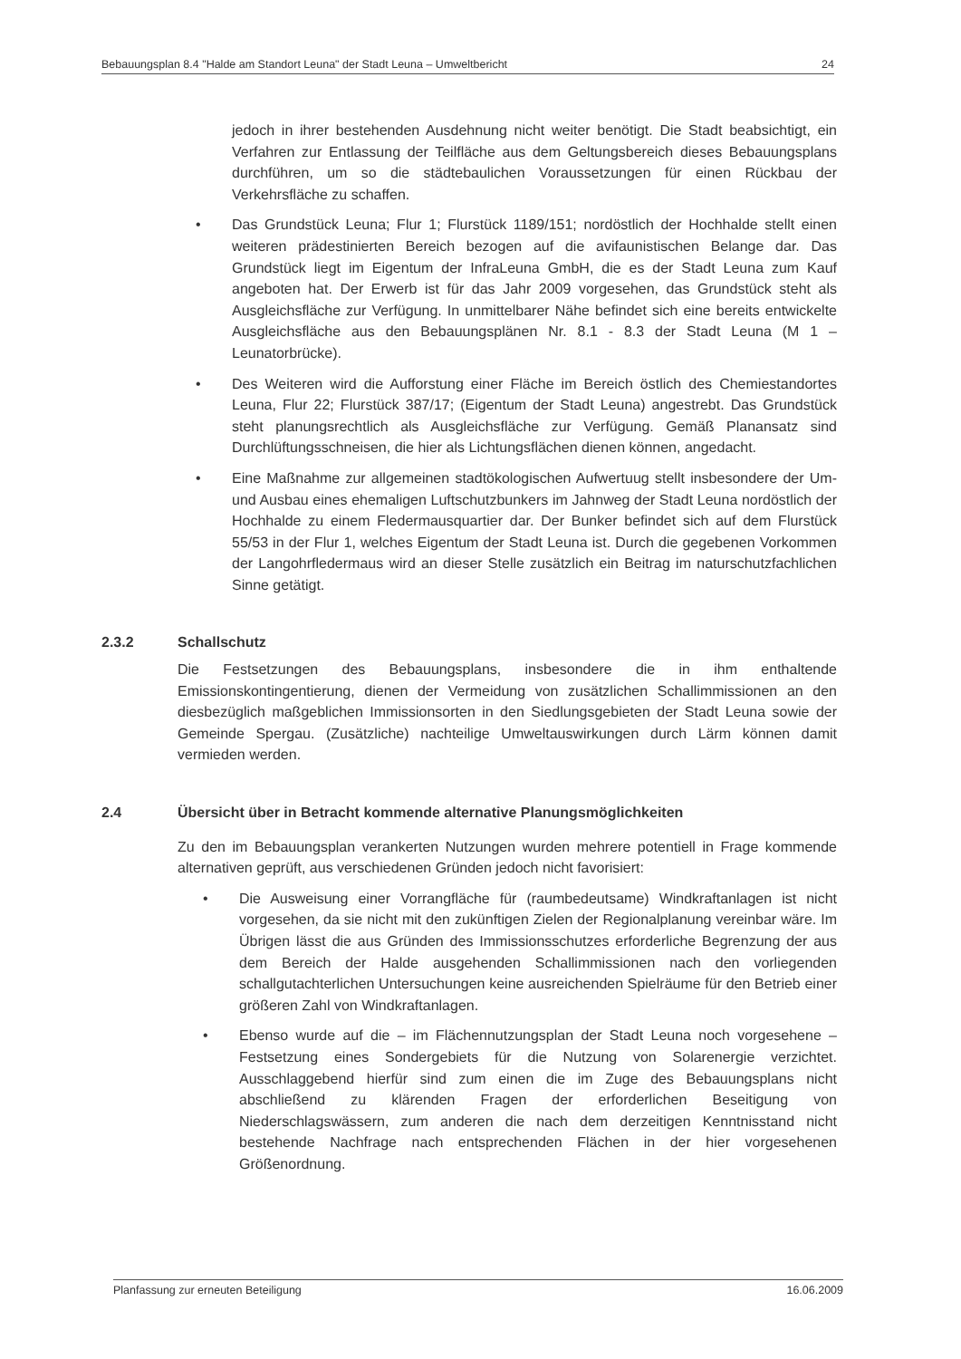Bebauungsplan 8.4 "Halde am Standort Leuna" der Stadt Leuna – Umweltbericht 24
jedoch in ihrer bestehenden Ausdehnung nicht weiter benötigt. Die Stadt beabsichtigt, ein Verfahren zur Entlassung der Teilfläche aus dem Geltungsbereich dieses Bebauungsplans durchführen, um so die städtebaulichen Voraussetzungen für einen Rückbau der Verkehrsfläche zu schaffen.
• Das Grundstück Leuna; Flur 1; Flurstück 1189/151; nordöstlich der Hochhalde stellt einen weiteren prädestinierten Bereich bezogen auf die avifaunistischen Belange dar. Das Grundstück liegt im Eigentum der InfraLeuna GmbH, die es der Stadt Leuna zum Kauf angeboten hat. Der Erwerb ist für das Jahr 2009 vorgesehen, das Grundstück steht als Ausgleichsfläche zur Verfügung. In unmittelbarer Nähe befindet sich eine bereits entwickelte Ausgleichsfläche aus den Bebauungsplänen Nr. 8.1 - 8.3 der Stadt Leuna (M 1 – Leunatorbrücke).
• Des Weiteren wird die Aufforstung einer Fläche im Bereich östlich des Chemiestandortes Leuna, Flur 22; Flurstück 387/17; (Eigentum der Stadt Leuna) angestrebt. Das Grundstück steht planungsrechtlich als Ausgleichsfläche zur Verfügung. Gemäß Planansatz sind Durchlüftungsschneisen, die hier als Lichtungsflächen dienen können, angedacht.
• Eine Maßnahme zur allgemeinen stadtökologischen Aufwertuug stellt insbesondere der Um- und Ausbau eines ehemaligen Luftschutzbunkers im Jahnweg der Stadt Leuna nordöstlich der Hochhalde zu einem Fledermausquartier dar. Der Bunker befindet sich auf dem Flurstück 55/53 in der Flur 1, welches Eigentum der Stadt Leuna ist. Durch die gegebenen Vorkommen der Langohrfledermaus wird an dieser Stelle zusätzlich ein Beitrag im naturschutzfachlichen Sinne getätigt.
2.3.2 Schallschutz
Die Festsetzungen des Bebauungsplans, insbesondere die in ihm enthaltende Emissionskontingentierung, dienen der Vermeidung von zusätzlichen Schallimmissionen an den diesbezüglich maßgeblichen Immissionsorten in den Siedlungsgebieten der Stadt Leuna sowie der Gemeinde Spergau. (Zusätzliche) nachteilige Umweltauswirkungen durch Lärm können damit vermieden werden.
2.4 Übersicht über in Betracht kommende alternative Planungsmöglichkeiten
Zu den im Bebauungsplan verankerten Nutzungen wurden mehrere potentiell in Frage kommende alternativen geprüft, aus verschiedenen Gründen jedoch nicht favorisiert:
• Die Ausweisung einer Vorrangfläche für (raumbedeutsame) Windkraftanlagen ist nicht vorgesehen, da sie nicht mit den zukünftigen Zielen der Regionalplanung vereinbar wäre. Im Übrigen lässt die aus Gründen des Immissionsschutzes erforderliche Begrenzung der aus dem Bereich der Halde ausgehenden Schallimmissionen nach den vorliegenden schallgutachterlichen Untersuchungen keine ausreichenden Spielräume für den Betrieb einer größeren Zahl von Windkraftanlagen.
• Ebenso wurde auf die – im Flächennutzungsplan der Stadt Leuna noch vorgesehene – Festsetzung eines Sondergebiets für die Nutzung von Solarenergie verzichtet. Ausschlaggebend hierfür sind zum einen die im Zuge des Bebauungsplans nicht abschließend zu klärenden Fragen der erforderlichen Beseitigung von Niederschlagswässern, zum anderen die nach dem derzeitigen Kenntnisstand nicht bestehende Nachfrage nach entsprechenden Flächen in der hier vorgesehenen Größenordnung.
Planfassung zur erneuten Beteiligung 16.06.2009